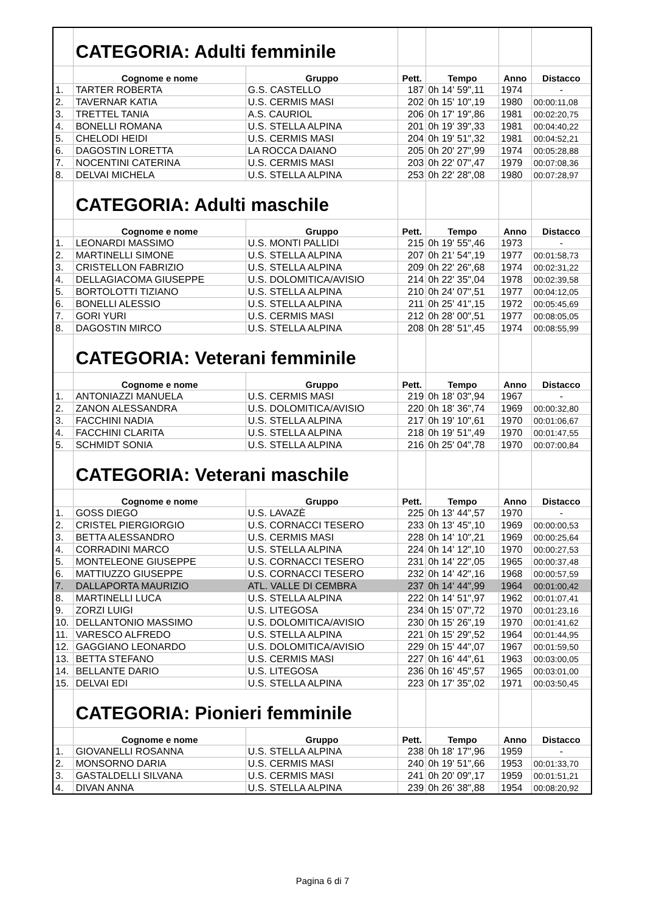| | CATEGORIA: Adulti femminile | | | | | |
| | Cognome e nome | Gruppo | Pett. | Tempo | Anno | Distacco |
| 1. | TARTER ROBERTA | G.S. CASTELLO | 187 | 0h 14' 59",11 | 1974 | - |
| 2. | TAVERNAR KATIA | U.S. CERMIS MASI | 202 | 0h 15' 10",19 | 1980 | 00:00:11,08 |
| 3. | TRETTEL TANIA | A.S. CAURIOL | 206 | 0h 17' 19",86 | 1981 | 00:02:20,75 |
| 4. | BONELLI ROMANA | U.S. STELLA ALPINA | 201 | 0h 19' 39",33 | 1981 | 00:04:40,22 |
| 5. | CHELODI HEIDI | U.S. CERMIS MASI | 204 | 0h 19' 51",32 | 1981 | 00:04:52,21 |
| 6. | DAGOSTIN LORETTA | LA ROCCA DAIANO | 205 | 0h 20' 27",99 | 1974 | 00:05:28,88 |
| 7. | NOCENTINI CATERINA | U.S. CERMIS MASI | 203 | 0h 22' 07",47 | 1979 | 00:07:08,36 |
| 8. | DELVAI MICHELA | U.S. STELLA ALPINA | 253 | 0h 22' 28",08 | 1980 | 00:07:28,97 |
| | CATEGORIA: Adulti maschile | | | | | |
| | Cognome e nome | Gruppo | Pett. | Tempo | Anno | Distacco |
| 1. | LEONARDI MASSIMO | U.S. MONTI PALLIDI | 215 | 0h 19' 55",46 | 1973 | - |
| 2. | MARTINELLI SIMONE | U.S. STELLA ALPINA | 207 | 0h 21' 54",19 | 1977 | 00:01:58,73 |
| 3. | CRISTELLON FABRIZIO | U.S. STELLA ALPINA | 209 | 0h 22' 26",68 | 1974 | 00:02:31,22 |
| 4. | DELLAGIACOMA GIUSEPPE | U.S. DOLOMITICA/AVISIO | 214 | 0h 22' 35",04 | 1978 | 00:02:39,58 |
| 5. | BORTOLOTTI TIZIANO | U.S. STELLA ALPINA | 210 | 0h 24' 07",51 | 1977 | 00:04:12,05 |
| 6. | BONELLI ALESSIO | U.S. STELLA ALPINA | 211 | 0h 25' 41",15 | 1972 | 00:05:45,69 |
| 7. | GORI YURI | U.S. CERMIS MASI | 212 | 0h 28' 00",51 | 1977 | 00:08:05,05 |
| 8. | DAGOSTIN MIRCO | U.S. STELLA ALPINA | 208 | 0h 28' 51",45 | 1974 | 00:08:55,99 |
| | CATEGORIA: Veterani femminile | | | | | |
| | Cognome e nome | Gruppo | Pett. | Tempo | Anno | Distacco |
| 1. | ANTONIAZZI MANUELA | U.S. CERMIS MASI | 219 | 0h 18' 03",94 | 1967 | - |
| 2. | ZANON ALESSANDRA | U.S. DOLOMITICA/AVISIO | 220 | 0h 18' 36",74 | 1969 | 00:00:32,80 |
| 3. | FACCHINI NADIA | U.S. STELLA ALPINA | 217 | 0h 19' 10",61 | 1970 | 00:01:06,67 |
| 4. | FACCHINI CLARITA | U.S. STELLA ALPINA | 218 | 0h 19' 51",49 | 1970 | 00:01:47,55 |
| 5. | SCHMIDT SONIA | U.S. STELLA ALPINA | 216 | 0h 25' 04",78 | 1970 | 00:07:00,84 |
| | CATEGORIA: Veterani maschile | | | | | |
| | Cognome e nome | Gruppo | Pett. | Tempo | Anno | Distacco |
| 1. | GOSS DIEGO | U.S. LAVAZÈ | 225 | 0h 13' 44",57 | 1970 | - |
| 2. | CRISTEL PIERGIORGIO | U.S. CORNACCI TESERO | 233 | 0h 13' 45",10 | 1969 | 00:00:00,53 |
| 3. | BETTA ALESSANDRO | U.S. CERMIS MASI | 228 | 0h 14' 10",21 | 1969 | 00:00:25,64 |
| 4. | CORRADINI MARCO | U.S. STELLA ALPINA | 224 | 0h 14' 12",10 | 1970 | 00:00:27,53 |
| 5. | MONTELEONE GIUSEPPE | U.S. CORNACCI TESERO | 231 | 0h 14' 22",05 | 1965 | 00:00:37,48 |
| 6. | MATTIUZZO GIUSEPPE | U.S. CORNACCI TESERO | 232 | 0h 14' 42",16 | 1968 | 00:00:57,59 |
| 7. | DALLAPORTA MAURIZIO | ATL. VALLE DI CEMBRA | 237 | 0h 14' 44",99 | 1964 | 00:01:00,42 |
| 8. | MARTINELLI LUCA | U.S. STELLA ALPINA | 222 | 0h 14' 51",97 | 1962 | 00:01:07,41 |
| 9. | ZORZI LUIGI | U.S. LITEGOSA | 234 | 0h 15' 07",72 | 1970 | 00:01:23,16 |
| 10. | DELLANTONIO MASSIMO | U.S. DOLOMITICA/AVISIO | 230 | 0h 15' 26",19 | 1970 | 00:01:41,62 |
| 11. | VARESCO ALFREDO | U.S. STELLA ALPINA | 221 | 0h 15' 29",52 | 1964 | 00:01:44,95 |
| 12. | GAGGIANO LEONARDO | U.S. DOLOMITICA/AVISIO | 229 | 0h 15' 44",07 | 1967 | 00:01:59,50 |
| 13. | BETTA STEFANO | U.S. CERMIS MASI | 227 | 0h 16' 44",61 | 1963 | 00:03:00,05 |
| 14. | BELLANTE DARIO | U.S. LITEGOSA | 236 | 0h 16' 45",57 | 1965 | 00:03:01,00 |
| 15. | DELVAI EDI | U.S. STELLA ALPINA | 223 | 0h 17' 35",02 | 1971 | 00:03:50,45 |
| | CATEGORIA: Pionieri femminile | | | | | |
| | Cognome e nome | Gruppo | Pett. | Tempo | Anno | Distacco |
| 1. | GIOVANELLI ROSANNA | U.S. STELLA ALPINA | 238 | 0h 18' 17",96 | 1959 | - |
| 2. | MONSORNO DARIA | U.S. CERMIS MASI | 240 | 0h 19' 51",66 | 1953 | 00:01:33,70 |
| 3. | GASTALDELLI SILVANA | U.S. CERMIS MASI | 241 | 0h 20' 09",17 | 1959 | 00:01:51,21 |
| 4. | DIVAN ANNA | U.S. STELLA ALPINA | 239 | 0h 26' 38",88 | 1954 | 00:08:20,92 |
Pagina 6 di 7